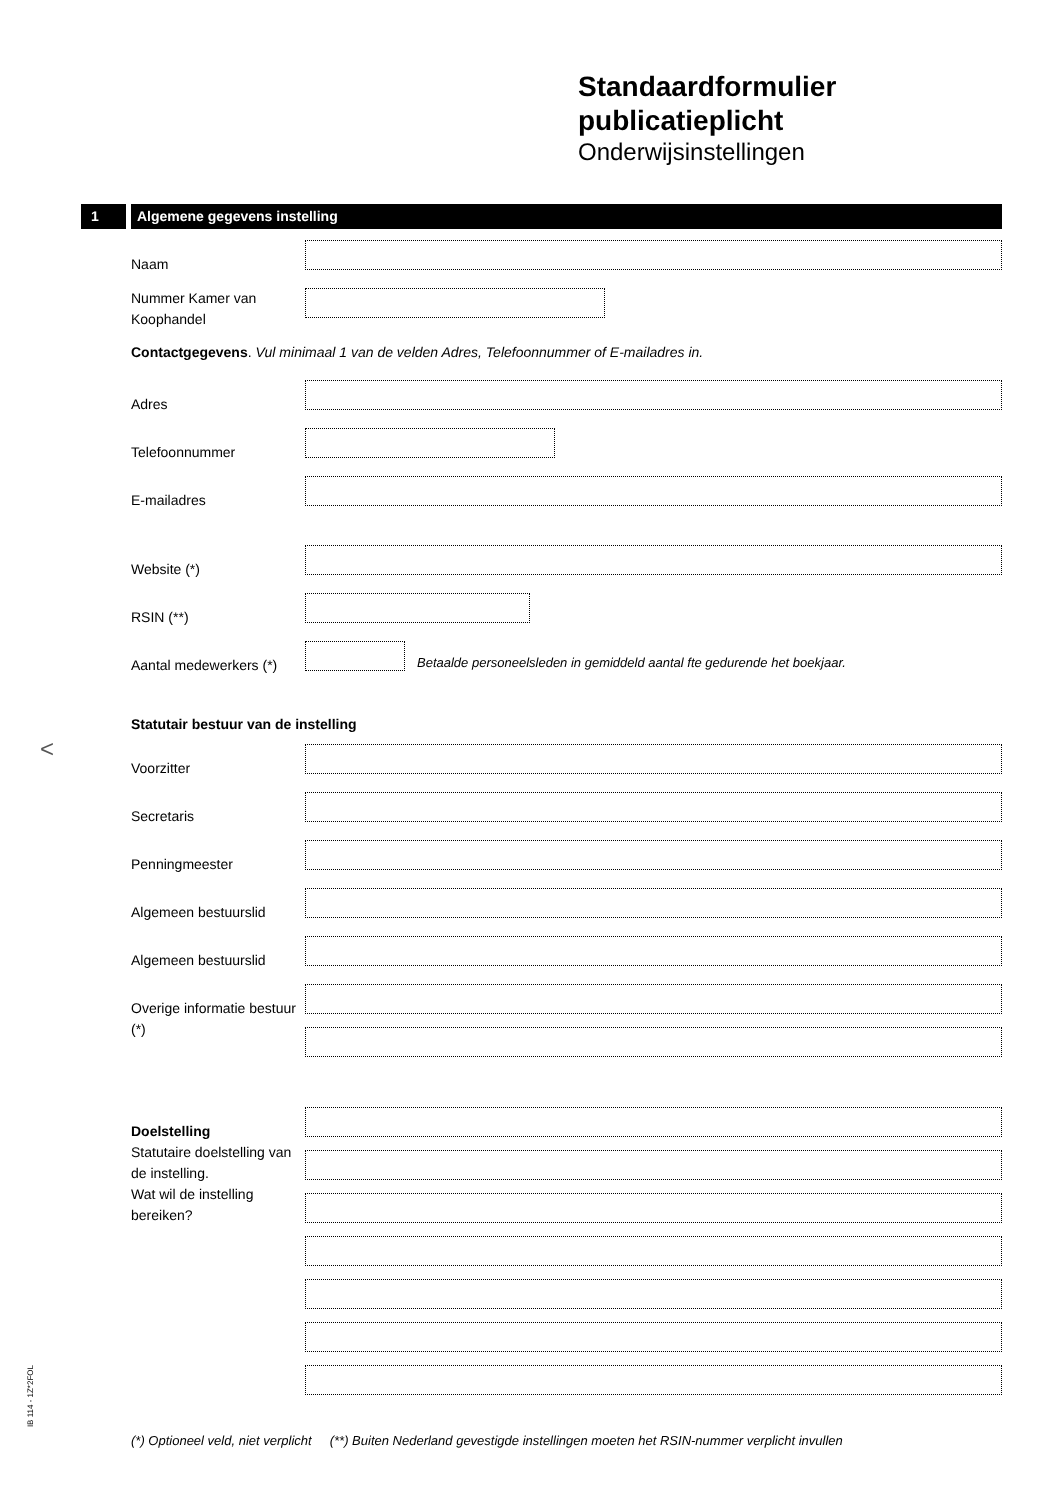Standaardformulier
publicatieplicht
Onderwijsinstellingen
1 Algemene gegevens instelling
Naam
Nummer Kamer van Koophandel
Contactgegevens. Vul minimaal 1 van de velden Adres, Telefoonnummer of E-mailadres in.
Adres
Telefoonnummer
E-mailadres
Website (*)
RSIN (**)
Aantal medewerkers (*)
Betaalde personeelsleden in gemiddeld aantal fte gedurende het boekjaar.
Statutair bestuur van de instelling
Voorzitter
Secretaris
Penningmeester
Algemeen bestuurslid
Algemeen bestuurslid
Overige informatie bestuur (*)
Doelstelling
Statutaire doelstelling van de instelling.
Wat wil de instelling bereiken?
<
IB 114 - 1Z*2FOL
(*) Optioneel veld, niet verplicht (**) Buiten Nederland gevestigde instellingen moeten het RSIN-nummer verplicht invullen